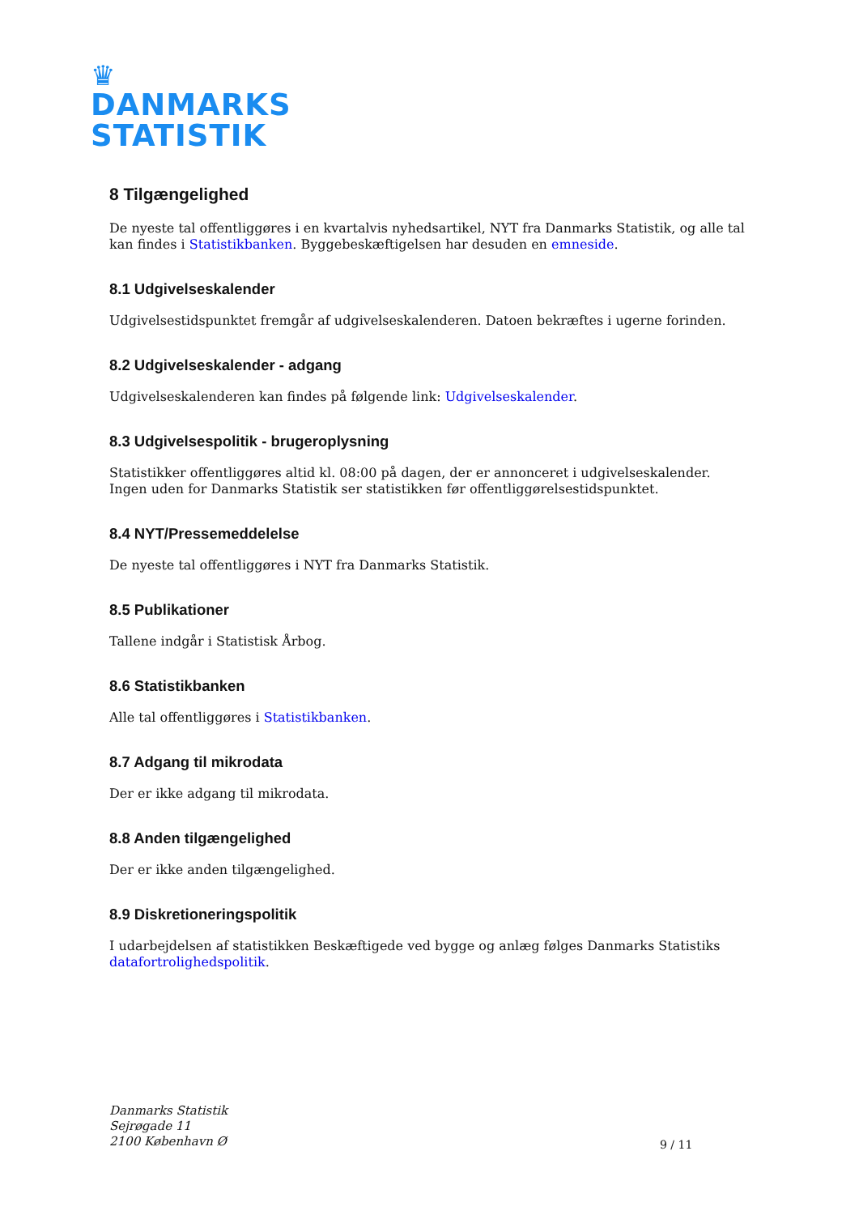♛
DANMARKS
STATISTIK
8 Tilgængelighed
De nyeste tal offentliggøres i en kvartalvis nyhedsartikel, NYT fra Danmarks Statistik, og alle tal kan findes i Statistikbanken. Byggebeskæftigelsen har desuden en emneside.
8.1 Udgivelseskalender
Udgivelsestidspunktet fremgår af udgivelseskalenderen. Datoen bekræftes i ugerne forinden.
8.2 Udgivelseskalender - adgang
Udgivelseskalenderen kan findes på følgende link: Udgivelseskalender.
8.3 Udgivelsespolitik - brugeroplysning
Statistikker offentliggøres altid kl. 08:00 på dagen, der er annonceret i udgivelseskalender. Ingen uden for Danmarks Statistik ser statistikken før offentliggørelsestidspunktet.
8.4 NYT/Pressemeddelelse
De nyeste tal offentliggøres i NYT fra Danmarks Statistik.
8.5 Publikationer
Tallene indgår i Statistisk Årbog.
8.6 Statistikbanken
Alle tal offentliggøres i Statistikbanken.
8.7 Adgang til mikrodata
Der er ikke adgang til mikrodata.
8.8 Anden tilgængelighed
Der er ikke anden tilgængelighed.
8.9 Diskretioneringspolitik
I udarbejdelsen af statistikken Beskæftigede ved bygge og anlæg følges Danmarks Statistiks datafortrolighedspolitik.
Danmarks Statistik
Sejrøgade 11
2100 København Ø
9 / 11